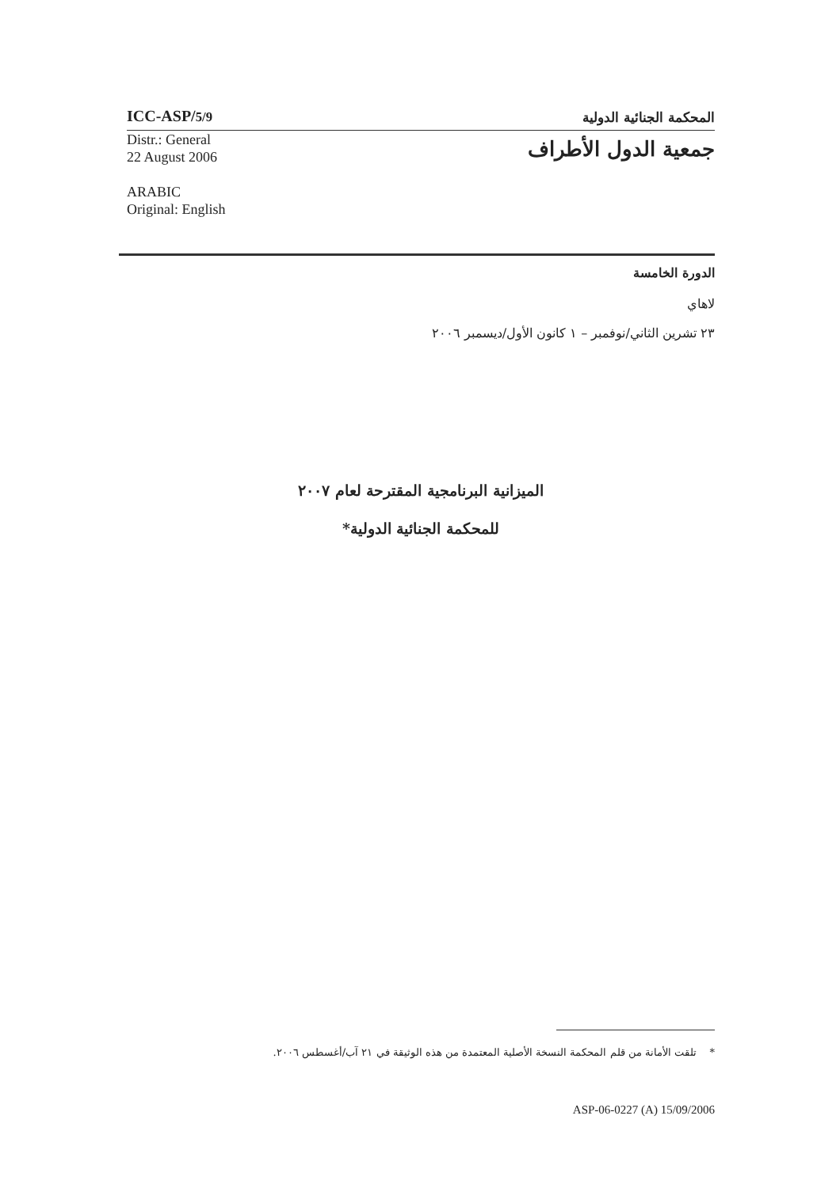ICC-ASP/5/9 المحكمة الجنائية الدولية
Distr.: General
22 August 2006
ARABIC
Original: English
جمعية الدول الأطراف
الدورة الخامسة
لاهاي
٢٣ تشرين الثاني/نوفمبر – ١ كانون الأول/ديسمبر ٢٠٠٦
الميزانية البرنامجية المقترحة لعام ٢٠٠٧
للمحكمة الجنائية الدولية*
* تلقت الأمانة من قلم المحكمة النسخة الأصلية المعتمدة من هذه الوثيقة في ٢١ آب/أغسطس ٢٠٠٦.
ASP-06-0227 (A) 15/09/2006